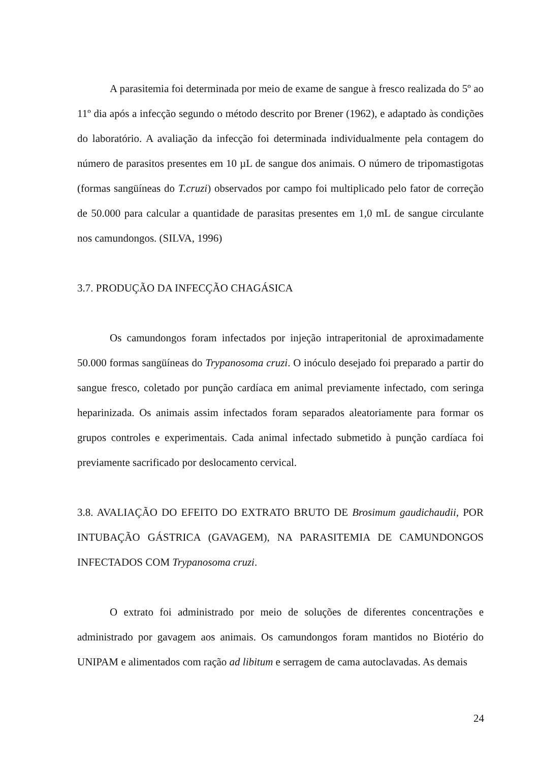A parasitemia foi determinada por meio de exame de sangue à fresco realizada do 5º ao 11º dia após a infecção segundo o método descrito por Brener (1962), e adaptado às condições do laboratório. A avaliação da infecção foi determinada individualmente pela contagem do número de parasitos presentes em 10 µL de sangue dos animais. O número de tripomastigotas (formas sangüíneas do T.cruzi) observados por campo foi multiplicado pelo fator de correção de 50.000 para calcular a quantidade de parasitas presentes em 1,0 mL de sangue circulante nos camundongos. (SILVA, 1996)
3.7. PRODUÇÃO DA INFECÇÃO CHAGÁSICA
Os camundongos foram infectados por injeção intraperitonial de aproximadamente 50.000 formas sangüíneas do Trypanosoma cruzi. O inóculo desejado foi preparado a partir do sangue fresco, coletado por punção cardíaca em animal previamente infectado, com seringa heparinizada. Os animais assim infectados foram separados aleatoriamente para formar os grupos controles e experimentais. Cada animal infectado submetido à punção cardíaca foi previamente sacrificado por deslocamento cervical.
3.8. AVALIAÇÃO DO EFEITO DO EXTRATO BRUTO DE Brosimum gaudichaudii, POR INTUBAÇÃO GÁSTRICA (GAVAGEM), NA PARASITEMIA DE CAMUNDONGOS INFECTADOS COM Trypanosoma cruzi.
O extrato foi administrado por meio de soluções de diferentes concentrações e administrado por gavagem aos animais. Os camundongos foram mantidos no Biotério do UNIPAM e alimentados com ração ad libitum e serragem de cama autoclavadas. As demais
24